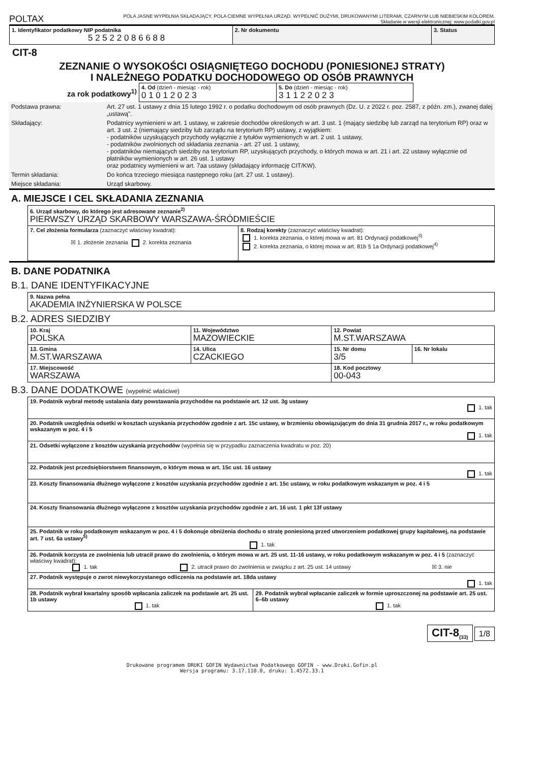POLTAX
POLA JASNE WYPEŁNIA SKŁADAJĄCY, POLA CIEMNE WYPEŁNIA URZĄD. WYPEŁNIĆ DUŻYMI, DRUKOWANYMI LITERAMI, CZARNYM LUB NIEBIESKIM KOLOREM.
Składanie w wersji elektronicznej: www.podatki.gov.pl
| 1. Identyfikator podatkowy NIP podatnika 5 2 5 2 2 0 8 6 6 8 8 | 2. Nr dokumentu | 3. Status |
CIT-8
ZEZNANIE O WYSOKOŚCI OSIĄGNIĘTEGO DOCHODU (PONIESIONEJ STRATY)
I NALEŻNEGO PODATKU DOCHODOWEGO OD OSÓB PRAWNYCH
za rok podatkowy<sup>1)</sup>
| 4. Od (dzień - miesiąc - rok) 0 1 0 1 2 0 2 3 | 5. Do (dzień - miesiąc - rok) 3 1 1 2 2 0 2 3 |
| Podstawa prawna: | Art. 27 ust. 1 ustawy z dnia 15 lutego 1992 r. o podatku dochodowym od osób prawnych (Dz. U. z 2022 r. poz. 2587, z późn. zm.), zwanej dalej „ustawą". |
| Składający: | Podatnicy wymienieni w art. 1 ustawy, w zakresie dochodów określonych w art. 3 ust. 1 (mający siedzibę lub zarząd na terytorium RP) oraz w art. 3 ust. 2 (niemający siedziby lub zarządu na terytorium RP) ustawy, z wyjątkiem: - podatników uzyskujących przychody wyłącznie z tytułów wymienionych w art. 2 ust. 1 ustawy, - podatników zwolnionych od składania zeznania - art. 27 ust. 1 ustawy, - podatników niemających siedziby na terytorium RP, uzyskujących przychody, o których mowa w art. 21 i art. 22 ustawy wyłącznie od płatników wymienionych w art. 26 ust. 1 ustawy oraz podatnicy wymienieni w art. 7aa ustawy (składający informację CIT/KW). |
| Termin składania: | Do końca trzeciego miesiąca następnego roku (art. 27 ust. 1 ustawy). |
| Miejsce składania: | Urząd skarbowy. |
A. MIEJSCE I CEL SKŁADANIA ZEZNANIA
| 6. Urząd skarbowy, do którego jest adresowane zeznanie<sup>2)</sup> PIERWSZY URZĄD SKARBOWY WARSZAWA-ŚRÓDMIEŚCIE | |
| 7. Cel złożenia formularza (zaznaczyć właściwy kwadrat): ☒ 1. złożenie zeznania 2. korekta zeznania | 8. Rodzaj korekty (zaznaczyć właściwy kwadrat): 1. korekta zeznania, o której mowa w art. 81 Ordynacji podatkowej<sup>3)</sup> 2. korekta zeznania, o której mowa w art. 81b § 1a Ordynacji podatkowej<sup>4)</sup> |
B. DANE PODATNIKA
B.1. DANE IDENTYFIKACYJNE
| 9. Nazwa pełna AKADEMIA INŻYNIERSKA W POLSCE |
B.2. ADRES SIEDZIBY
| 10. Kraj POLSKA | 11. Województwo MAZOWIECKIE | 12. Powiat M.ST.WARSZAWA | |
| 13. Gmina M.ST.WARSZAWA | 14. Ulica CZACKIEGO | 15. Nr domu 3/5 | 16. Nr lokalu |
| 17. Miejscowość WARSZAWA | | 18. Kod pocztowy 00-043 | |
B.3. DANE DODATKOWE (wypełnić właściwe)
| 19. Podatnik wybrał metodę ustalania daty powstawania przychodów na podstawie art. 12 ust. 3g ustawy 1. tak | |
| 20. Podatnik uwzględnia odsetki w kosztach uzyskania przychodów zgodnie z art. 15c ustawy, w brzmieniu obowiązującym do dnia 31 grudnia 2017 r., w roku podatkowym wskazanym w poz. 4 i 5 1. tak | |
| 21. Odsetki wyłączone z kosztów uzyskania przychodów (wypełnia się w przypadku zaznaczenia kwadratu w poz. 20) | |
| 22. Podatnik jest przedsiębiorstwem finansowym, o którym mowa w art. 15c ust. 16 ustawy 1. tak | |
| 23. Koszty finansowania dłużnego wyłączone z kosztów uzyskania przychodów zgodnie z art. 15c ustawy, w roku podatkowym wskazanym w poz. 4 i 5 | |
| 24. Koszty finansowania dłużnego wyłączone z kosztów uzyskania przychodów zgodnie z art. 16 ust. 1 pkt 13f ustawy | |
| 25. Podatnik w roku podatkowym wskazanym w poz. 4 i 5 dokonuje obniżenia dochodu o stratę poniesioną przed utworzeniem podatkowej grupy kapitałowej, na podstawie art. 7 ust. 6a ustawy<sup>5)</sup> 1. tak | |
| 26. Podatnik korzysta ze zwolnienia lub utracił prawo do zwolnienia, o którym mowa w art. 25 ust. 11-16 ustawy, w roku podatkowym wskazanym w poz. 4 i 5 (zaznaczyć właściwy kwadrat): 1. tak 2. utracił prawo do zwolnienia w związku z art. 25 ust. 14 ustawy ☒ 3. nie | |
| 27. Podatnik występuje o zwrot niewykorzystanego odliczenia na podstawie art. 18da ustawy 1. tak | |
| 28. Podatnik wybrał kwartalny sposób wpłacania zaliczek na podstawie art. 25 ust. 1b ustawy 1. tak | 29. Podatnik wybrał wpłacanie zaliczek w formie uproszczonej na podstawie art. 25 ust. 6–6b ustawy 1. tak |
CIT-8<sub>(33)</sub> 1/8
Drukowane programem DRUKI GOFIN Wydawnictwa Podatkowego GOFIN - www.Druki.Gofin.pl
Wersja programu: 3.17.110.0, druku: 1.4572.33.1